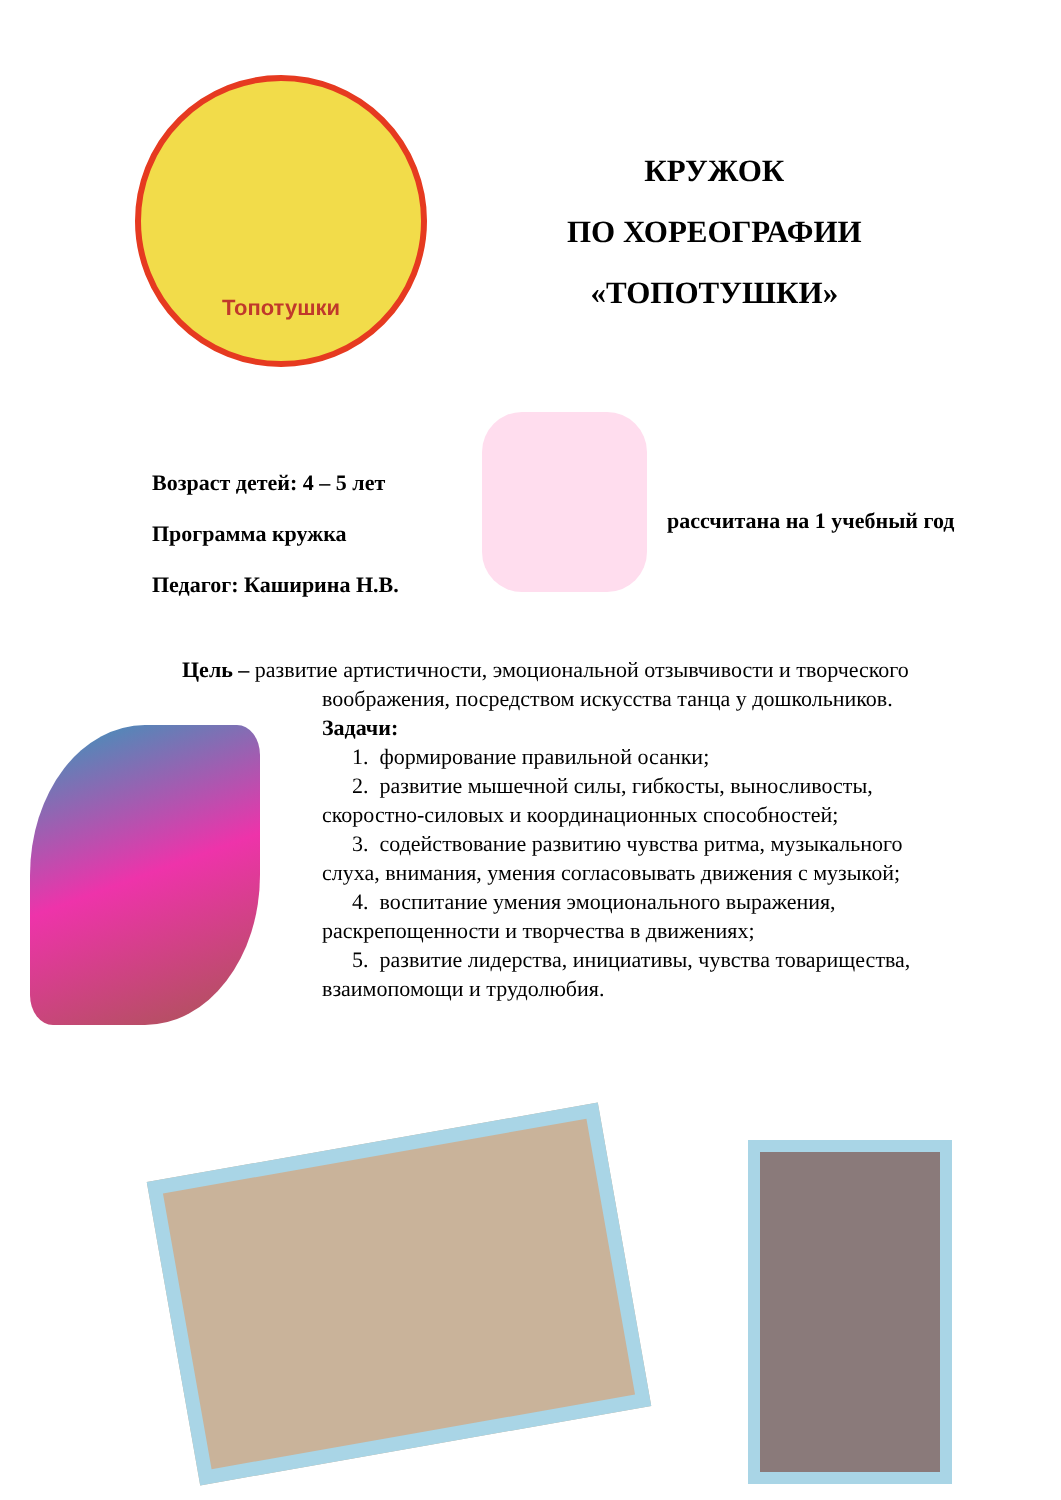Топотушки
КРУЖОК
ПО ХОРЕОГРАФИИ
«ТОПОТУШКИ»
Возраст детей: 4 – 5 лет
Программа кружка
Педагог: Каширина Н.В.
рассчитана на 1 учебный год
Цель – развитие артистичности, эмоциональной отзывчивости и творческого
воображения, посредством искусства танца у дошкольников.
Задачи:
1. формирование правильной осанки;
2. развитие мышечной силы, гибкосты, выносливосты,
скоростно-силовых и координационных способностей;
3. содействование развитию чувства ритма, музыкального
слуха, внимания, умения согласовывать движения с музыкой;
4. воспитание умения эмоционального выражения,
раскрепощенности и творчества в движениях;
5. развитие лидерства, инициативы, чувства товарищества,
взаимопомощи и трудолюбия.